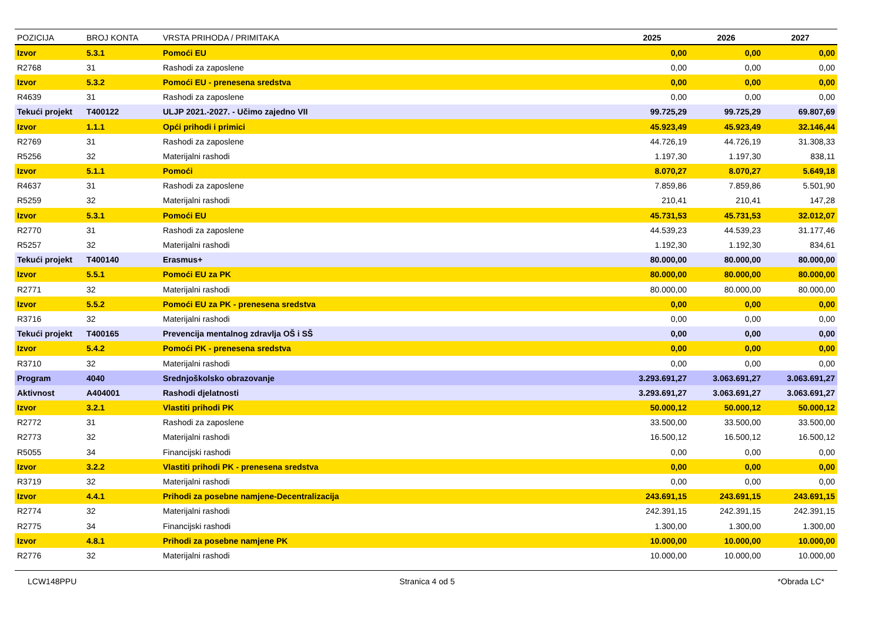| POZICIJA | BROJ KONTA | VRSTA PRIHODA / PRIMITAKA | 2025 | 2026 | 2027 |
| --- | --- | --- | --- | --- | --- |
| Izvor | 5.3.1 | Pomoći EU | 0,00 | 0,00 | 0,00 |
| R2768 | 31 | Rashodi za zaposlene | 0,00 | 0,00 | 0,00 |
| Izvor | 5.3.2 | Pomoći EU - prenesena sredstva | 0,00 | 0,00 | 0,00 |
| R4639 | 31 | Rashodi za zaposlene | 0,00 | 0,00 | 0,00 |
| Tekući projekt | T400122 | ULJP 2021.-2027. - Učimo zajedno VII | 99.725,29 | 99.725,29 | 69.807,69 |
| Izvor | 1.1.1 | Opći prihodi i primici | 45.923,49 | 45.923,49 | 32.146,44 |
| R2769 | 31 | Rashodi za zaposlene | 44.726,19 | 44.726,19 | 31.308,33 |
| R5256 | 32 | Materijalni rashodi | 1.197,30 | 1.197,30 | 838,11 |
| Izvor | 5.1.1 | Pomoći | 8.070,27 | 8.070,27 | 5.649,18 |
| R4637 | 31 | Rashodi za zaposlene | 7.859,86 | 7.859,86 | 5.501,90 |
| R5259 | 32 | Materijalni rashodi | 210,41 | 210,41 | 147,28 |
| Izvor | 5.3.1 | Pomoći EU | 45.731,53 | 45.731,53 | 32.012,07 |
| R2770 | 31 | Rashodi za zaposlene | 44.539,23 | 44.539,23 | 31.177,46 |
| R5257 | 32 | Materijalni rashodi | 1.192,30 | 1.192,30 | 834,61 |
| Tekući projekt | T400140 | Erasmus+ | 80.000,00 | 80.000,00 | 80.000,00 |
| Izvor | 5.5.1 | Pomoći EU za PK | 80.000,00 | 80.000,00 | 80.000,00 |
| R2771 | 32 | Materijalni rashodi | 80.000,00 | 80.000,00 | 80.000,00 |
| Izvor | 5.5.2 | Pomoći EU za PK - prenesena sredstva | 0,00 | 0,00 | 0,00 |
| R3716 | 32 | Materijalni rashodi | 0,00 | 0,00 | 0,00 |
| Tekući projekt | T400165 | Prevencija mentalnog zdravlja OŠ i SŠ | 0,00 | 0,00 | 0,00 |
| Izvor | 5.4.2 | Pomoći PK - prenesena sredstva | 0,00 | 0,00 | 0,00 |
| R3710 | 32 | Materijalni rashodi | 0,00 | 0,00 | 0,00 |
| Program | 4040 | Srednjoškolsko obrazovanje | 3.293.691,27 | 3.063.691,27 | 3.063.691,27 |
| Aktivnost | A404001 | Rashodi djelatnosti | 3.293.691,27 | 3.063.691,27 | 3.063.691,27 |
| Izvor | 3.2.1 | Vlastiti prihodi PK | 50.000,12 | 50.000,12 | 50.000,12 |
| R2772 | 31 | Rashodi za zaposlene | 33.500,00 | 33.500,00 | 33.500,00 |
| R2773 | 32 | Materijalni rashodi | 16.500,12 | 16.500,12 | 16.500,12 |
| R5055 | 34 | Financijski rashodi | 0,00 | 0,00 | 0,00 |
| Izvor | 3.2.2 | Vlastiti prihodi PK - prenesena sredstva | 0,00 | 0,00 | 0,00 |
| R3719 | 32 | Materijalni rashodi | 0,00 | 0,00 | 0,00 |
| Izvor | 4.4.1 | Prihodi za posebne namjene-Decentralizacija | 243.691,15 | 243.691,15 | 243.691,15 |
| R2774 | 32 | Materijalni rashodi | 242.391,15 | 242.391,15 | 242.391,15 |
| R2775 | 34 | Financijski rashodi | 1.300,00 | 1.300,00 | 1.300,00 |
| Izvor | 4.8.1 | Prihodi za posebne namjene PK | 10.000,00 | 10.000,00 | 10.000,00 |
| R2776 | 32 | Materijalni rashodi | 10.000,00 | 10.000,00 | 10.000,00 |
LCW148PPU Stranica 4 od 5 *Obrada LC*